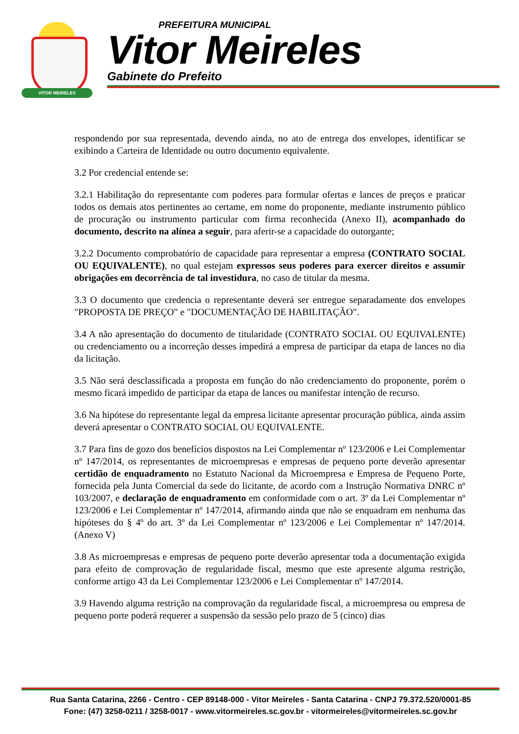VITOR MEIRELES
PREFEITURA MUNICIPAL
Vitor Meireles
Gabinete do Prefeito
respondendo por sua representada, devendo ainda, no ato de entrega dos envelopes, identificar se exibindo a Carteira de Identidade ou outro documento equivalente.
3.2 Por credencial entende se:
3.2.1 Habilitação do representante com poderes para formular ofertas e lances de preços e praticar todos os demais atos pertinentes ao certame, em nome do proponente, mediante instrumento público de procuração ou instrumento particular com firma reconhecida (Anexo II), acompanhado do documento, descrito na alínea a seguir, para aferir-se a capacidade do outorgante;
3.2.2 Documento comprobatório de capacidade para representar a empresa (CONTRATO SOCIAL OU EQUIVALENTE), no qual estejam expressos seus poderes para exercer direitos e assumir obrigações em decorrência de tal investidura, no caso de titular da mesma.
3.3 O documento que credencia o representante deverá ser entregue separadamente dos envelopes "PROPOSTA DE PREÇO" e "DOCUMENTAÇÃO DE HABILITAÇÃO".
3.4 A não apresentação do documento de titularidade (CONTRATO SOCIAL OU EQUIVALENTE) ou credenciamento ou a incorreção desses impedirá a empresa de participar da etapa de lances no dia da licitação.
3.5 Não será desclassificada a proposta em função do não credenciamento do proponente, porém o mesmo ficará impedido de participar da etapa de lances ou manifestar intenção de recurso.
3.6 Na hipótese do representante legal da empresa licitante apresentar procuração pública, ainda assim deverá apresentar o CONTRATO SOCIAL OU EQUIVALENTE.
3.7 Para fins de gozo dos benefícios dispostos na Lei Complementar nº 123/2006 e Lei Complementar nº 147/2014, os representantes de microempresas e empresas de pequeno porte deverão apresentar certidão de enquadramento no Estatuto Nacional da Microempresa e Empresa de Pequeno Porte, fornecida pela Junta Comercial da sede do licitante, de acordo com a Instrução Normativa DNRC nº 103/2007, e declaração de enquadramento em conformidade com o art. 3º da Lei Complementar nº 123/2006 e Lei Complementar nº 147/2014, afirmando ainda que não se enquadram em nenhuma das hipóteses do § 4º do art. 3º da Lei Complementar nº 123/2006 e Lei Complementar nº 147/2014. (Anexo V)
3.8 As microempresas e empresas de pequeno porte deverão apresentar toda a documentação exigida para efeito de comprovação de regularidade fiscal, mesmo que este apresente alguma restrição, conforme artigo 43 da Lei Complementar 123/2006 e Lei Complementar nº 147/2014.
3.9 Havendo alguma restrição na comprovação da regularidade fiscal, a microempresa ou empresa de pequeno porte poderá requerer a suspensão da sessão pelo prazo de 5 (cinco) dias
Rua Santa Catarina, 2266 - Centro - CEP 89148-000 - Vitor Meireles - Santa Catarina - CNPJ 79.372.520/0001-85
Fone: (47) 3258-0211 / 3258-0017 - www.vitormeireles.sc.gov.br - vitormeireles@vitormeireles.sc.gov.br